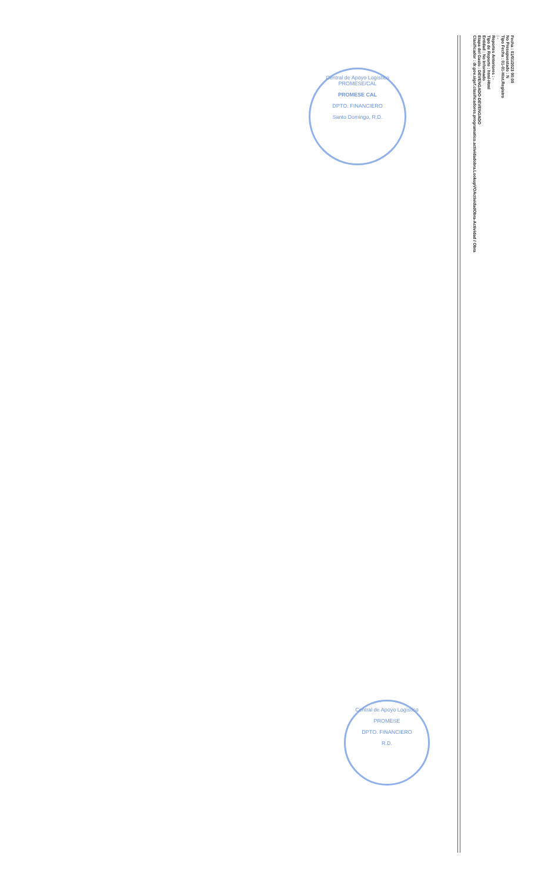Fecha : 01/01/2023 00:00
No Presupuestado : N
Tipo Fecha : 01-01-Hist.Registro
: -
Reportes Anteriores : -
Tipo de Reporte : html-Html
Entidad : No Informado
Etapa del Gasto : DEVENGADO-DEVENGADO
Clasificador : dr.gov.sigef.clasificadores.programatico.actividadobra.LookupVOActividadObra-Actividad / Obra
Central de Apoyo Logístico PROMESE/CAL
PROMESE CAL
DPTO. FINANCIERO
Santo Domingo, R.D.
Central de Apoyo Logístico
PROMESE
DPTO. FINANCIERO
R.D.